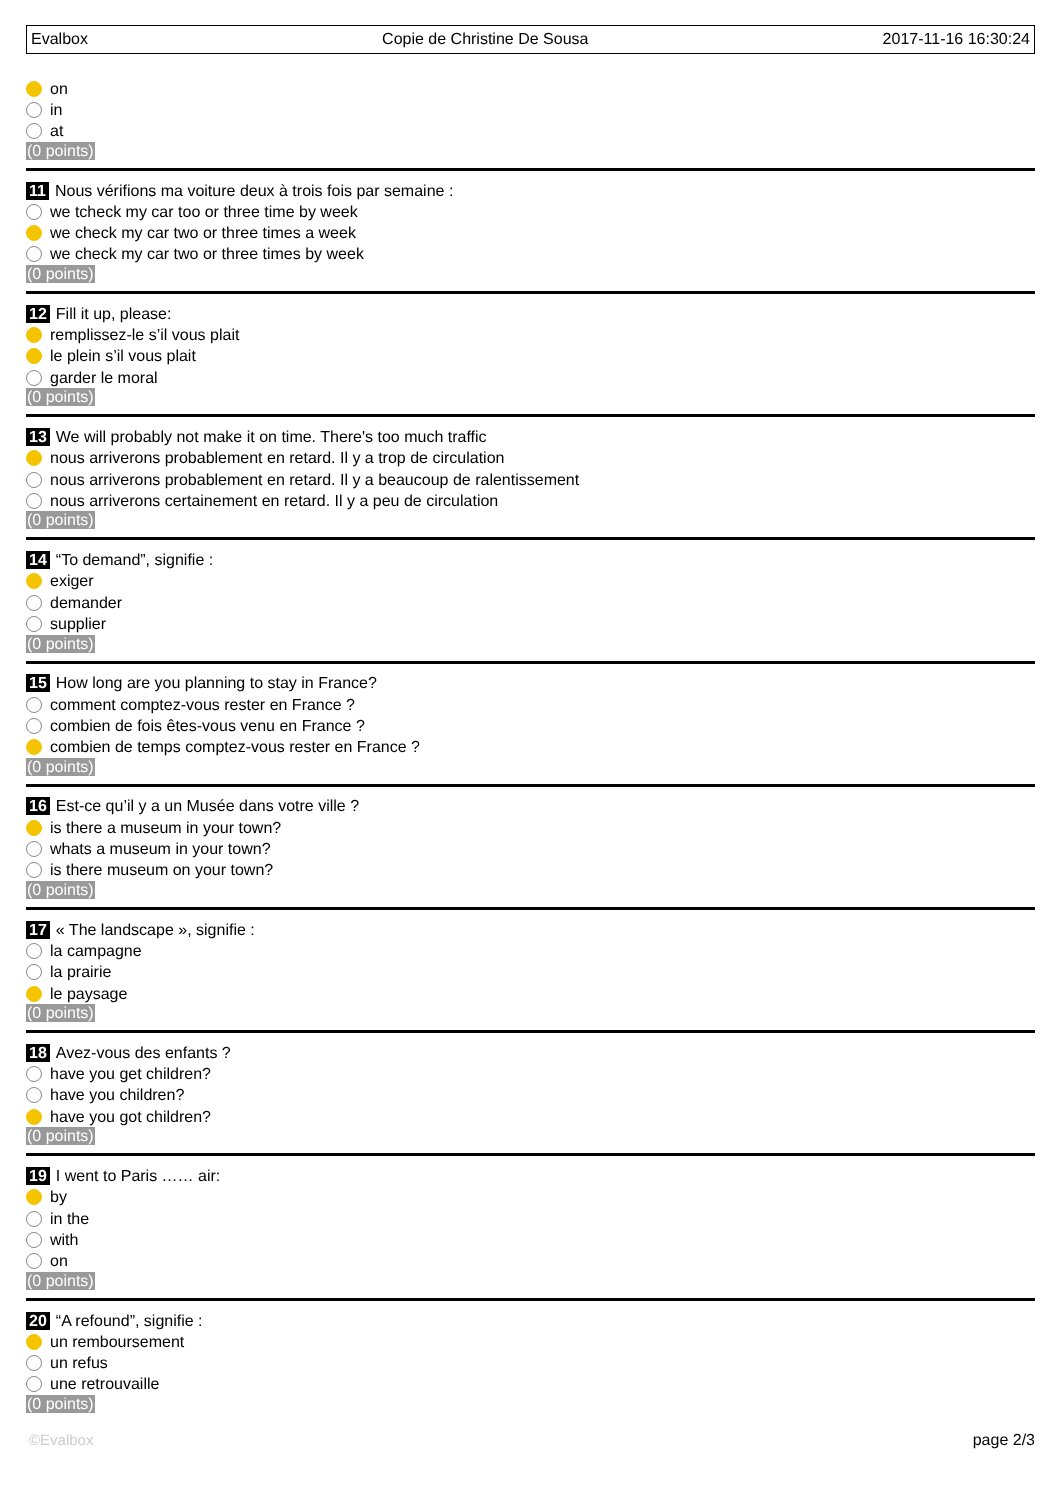Evalbox Copie de Christine De Sousa 2017-11-16 16:30:24
on
in
at
(0 points)
11 Nous vérifions ma voiture deux à trois fois par semaine :
we tcheck my car too or three time by week
we check my car two or three times a week
we check my car two or three times by week
(0 points)
12 Fill it up, please:
remplissez-le s’il vous plait
le plein s’il vous plait
garder le moral
(0 points)
13 We will probably not make it on time. There's too much traffic
nous arriverons probablement en retard. Il y a trop de circulation
nous arriverons probablement en retard. Il y a beaucoup de ralentissement
nous arriverons certainement en retard. Il y a peu de circulation
(0 points)
14 “To demand”, signifie :
exiger
demander
supplier
(0 points)
15 How long are you planning to stay in France?
comment comptez-vous rester en France ?
combien de fois êtes-vous venu en France ?
combien de temps comptez-vous rester en France ?
(0 points)
16 Est-ce qu’il y a un Musée dans votre ville ?
is there a museum in your town?
whats a museum in your town?
is there museum on your town?
(0 points)
17 « The landscape », signifie :
la campagne
la prairie
le paysage
(0 points)
18 Avez-vous des enfants ?
have you get children?
have you children?
have you got children?
(0 points)
19 I went to Paris …… air:
by
in the
with
on
(0 points)
20 “A refound”, signifie :
un remboursement
un refus
une retrouvaille
(0 points)
©Evalbox page 2/3